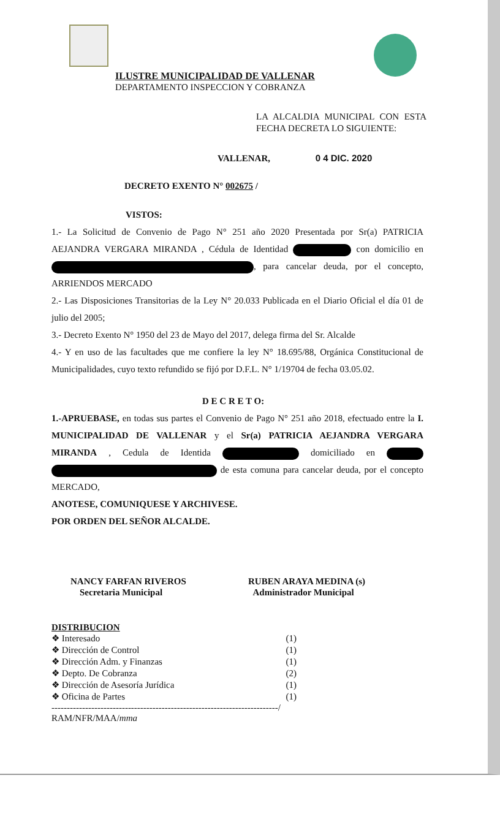ILUSTRE MUNICIPALIDAD DE VALLENAR
DEPARTAMENTO INSPECCION Y COBRANZA
LA ALCALDIA MUNICIPAL CON ESTA FECHA DECRETA LO SIGUIENTE:
VALLENAR, 0 4 DIC. 2020
DECRETO EXENTO N° 002675 /
VISTOS:
1.- La Solicitud de Convenio de Pago N° 251 año 2020 Presentada por Sr(a) PATRICIA AEJANDRA VERGARA MIRANDA , Cédula de Identidad con domicilio en , para cancelar deuda, por el concepto, ARRIENDOS MERCADO
2.- Las Disposiciones Transitorias de la Ley N° 20.033 Publicada en el Diario Oficial el día 01 de julio del 2005;
3.- Decreto Exento N° 1950 del 23 de Mayo del 2017, delega firma del Sr. Alcalde
4.- Y en uso de las facultades que me confiere la ley N° 18.695/88, Orgánica Constitucional de Municipalidades, cuyo texto refundido se fijó por D.F.L. N° 1/19704 de fecha 03.05.02.
D E C R E T O:
1.-APRUEBASE, en todas sus partes el Convenio de Pago N° 251 año 2018, efectuado entre la I. MUNICIPALIDAD DE VALLENAR y el Sr(a) PATRICIA AEJANDRA VERGARA MIRANDA , Cedula de Identida domiciliado en de esta comuna para cancelar deuda, por el concepto MERCADO,
ANOTESE, COMUNIQUESE Y ARCHIVESE.
POR ORDEN DEL SEÑOR ALCALDE.
NANCY FARFAN RIVEROS
Secretaria Municipal
RUBEN ARAYA MEDINA (s)
Administrador Municipal
DISTRIBUCION
❖ Interesado (1)
❖ Dirección de Control (1)
❖ Dirección Adm. y Finanzas (1)
❖ Depto. De Cobranza (2)
❖ Dirección de Asesoría Jurídica (1)
❖ Oficina de Partes (1)
--------------------------------------------------------------------------/
RAM/NFR/MAA/mma